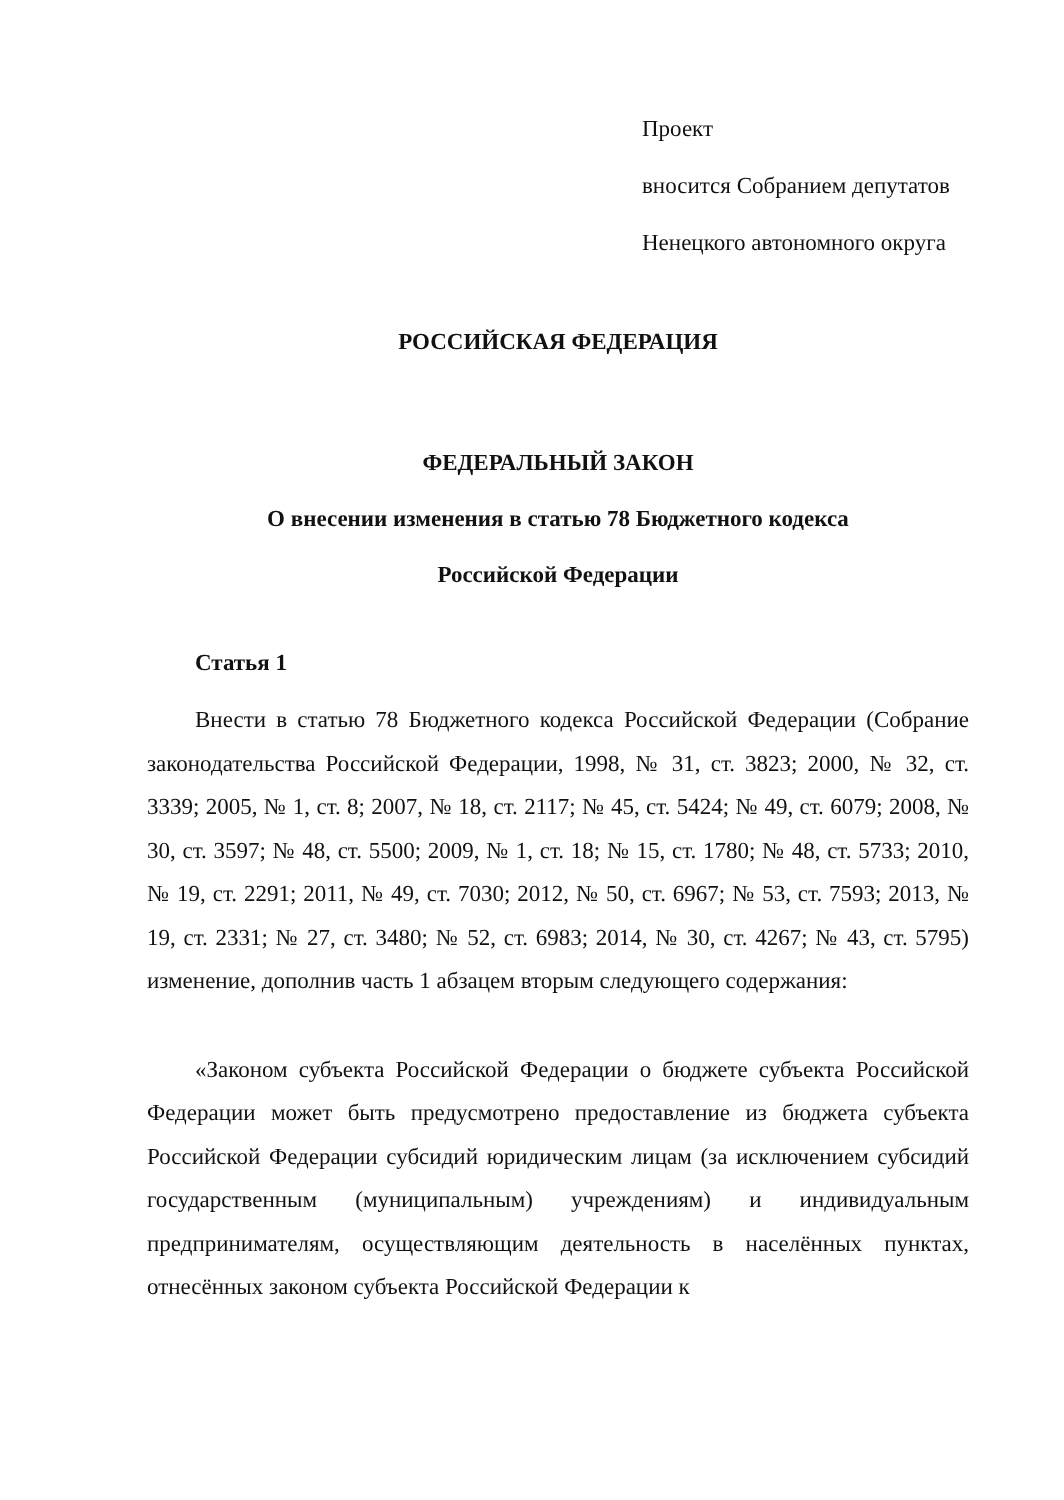Проект
вносится Собранием депутатов
Ненецкого автономного округа
РОССИЙСКАЯ ФЕДЕРАЦИЯ
ФЕДЕРАЛЬНЫЙ ЗАКОН
О внесении изменения в статью 78 Бюджетного кодекса
Российской Федерации
Статья 1
Внести в статью 78 Бюджетного кодекса Российской Федерации (Собрание законодательства Российской Федерации, 1998, № 31, ст. 3823; 2000, № 32, ст. 3339; 2005, № 1, ст. 8; 2007, № 18, ст. 2117; № 45, ст. 5424; № 49, ст. 6079; 2008, № 30, ст. 3597; № 48, ст. 5500; 2009, № 1, ст. 18; № 15, ст. 1780; № 48, ст. 5733; 2010, № 19, ст. 2291; 2011, № 49, ст. 7030; 2012, № 50, ст. 6967; № 53, ст. 7593; 2013, № 19, ст. 2331; № 27, ст. 3480; № 52, ст. 6983; 2014, № 30, ст. 4267; № 43, ст. 5795) изменение, дополнив часть 1 абзацем вторым следующего содержания:
«Законом субъекта Российской Федерации о бюджете субъекта Российской Федерации может быть предусмотрено предоставление из бюджета субъекта Российской Федерации субсидий юридическим лицам (за исключением субсидий государственным (муниципальным) учреждениям) и индивидуальным предпринимателям, осуществляющим деятельность в населённых пунктах, отнесённых законом субъекта Российской Федерации к